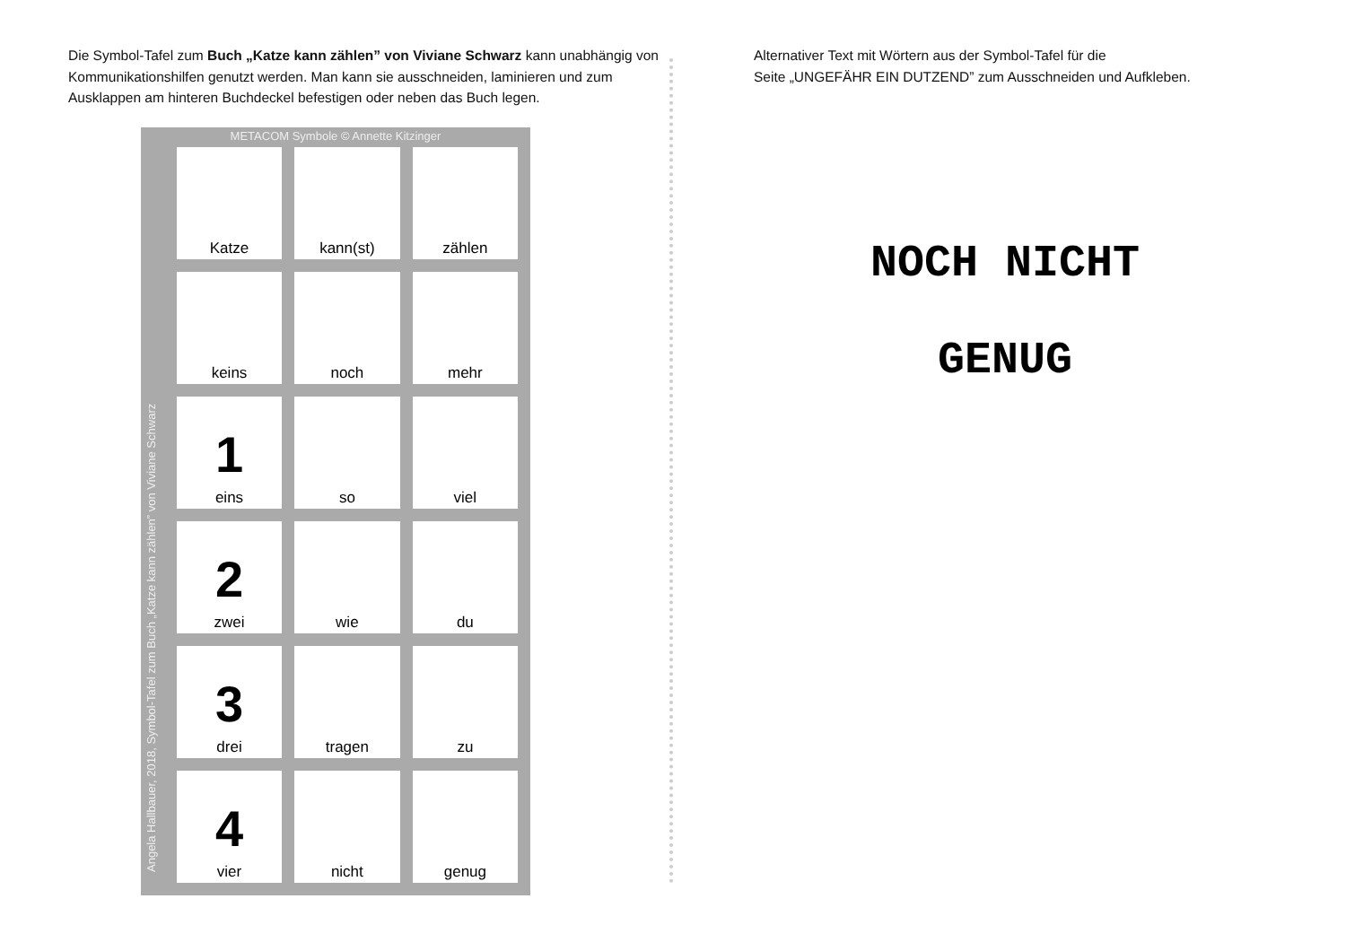Die Symbol-Tafel zum Buch „Katze kann zählen” von Viviane Schwarz kann unabhängig von Kommunikationshilfen genutzt werden. Man kann sie ausschneiden, laminieren und zum Ausklappen am hinteren Buchdeckel befestigen oder neben das Buch legen.
METACOM Symbole © Annette Kitzinger
Angela Hallbauer, 2018, Symbol-Tafel zum Buch „Katze kann zählen” von Viviane Schwarz
| Katze | kann(st) | zählen |
| keins | noch | mehr |
| 1 eins | so | viel |
| 2 zwei | wie | du |
| 3 drei | tragen | zu |
| 4 vier | nicht | genug |
Alternativer Text mit Wörtern aus der Symbol-Tafel für die
Seite „UNGEFÄHR EIN DUTZEND” zum Ausschneiden und Aufkleben.
NOCH NICHT
GENUG